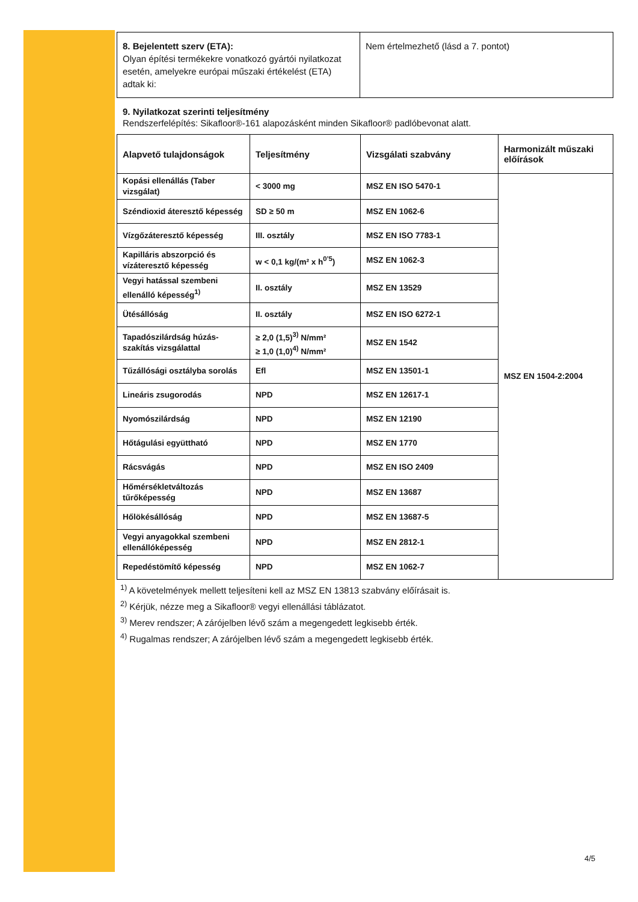| 8. Bejelentett szerv (ETA): Olyan építési termékekre vonatkozó gyártói nyilatkozat esetén, amelyekre európai műszaki értékelést (ETA) adtak ki: | Nem értelmezhető (lásd a 7. pontot) |
9. Nyilatkozat szerinti teljesítmény
Rendszerfelépítés: Sikafloor®-161 alapozásként minden Sikafloor® padlóbevonat alatt.
| Alapvető tulajdonságok | Teljesítmény | Vizsgálati szabvány | Harmonizált műszaki előírások |
| --- | --- | --- | --- |
| Kopási ellenállás (Taber vizsgálat) | < 3000 mg | MSZ EN ISO 5470-1 | MSZ EN 1504-2:2004 |
| Széndioxid áteresztő képesség | SD ≥ 50 m | MSZ EN 1062-6 | |
| Vízgőzáteresztő képesség | III. osztály | MSZ EN ISO 7783-1 | |
| Kapilláris abszorpció és vízáteresztő képesség | w < 0,1 kg/(m² x h<sup>0’5</sup>) | MSZ EN 1062-3 | |
| Vegyi hatással szembeni ellenálló képesség<sup>1)</sup> | II. osztály | MSZ EN 13529 | |
| Ütésállóság | II. osztály | MSZ EN ISO 6272-1 | |
| Tapadószilárdság húzás-szakítás vizsgálattal | ≥ 2,0 (1,5)<sup>3)</sup> N/mm² ≥ 1,0 (1,0)<sup>4)</sup> N/mm² | MSZ EN 1542 | |
| Tűzállósági osztályba sorolás | Efl | MSZ EN 13501-1 | |
| Lineáris zsugorodás | NPD | MSZ EN 12617-1 | |
| Nyomószilárdság | NPD | MSZ EN 12190 | |
| Hőtágulási együttható | NPD | MSZ EN 1770 | |
| Rácsvágás | NPD | MSZ EN ISO 2409 | |
| Hőmérsékletváltozás tűrőképesség | NPD | MSZ EN 13687 | |
| Hőlökésállóság | NPD | MSZ EN 13687-5 | |
| Vegyi anyagokkal szembeni ellenállóképesség | NPD | MSZ EN 2812-1 | |
| Repedéstömítő képesség | NPD | MSZ EN 1062-7 | |
<sup>1)</sup> A követelmények mellett teljesíteni kell az MSZ EN 13813 szabvány előírásait is.
<sup>2)</sup> Kérjük, nézze meg a Sikafloor® vegyi ellenállási táblázatot.
<sup>3)</sup> Merev rendszer; A zárójelben lévő szám a megengedett legkisebb érték.
<sup>4)</sup> Rugalmas rendszer; A zárójelben lévő szám a megengedett legkisebb érték.
4/5